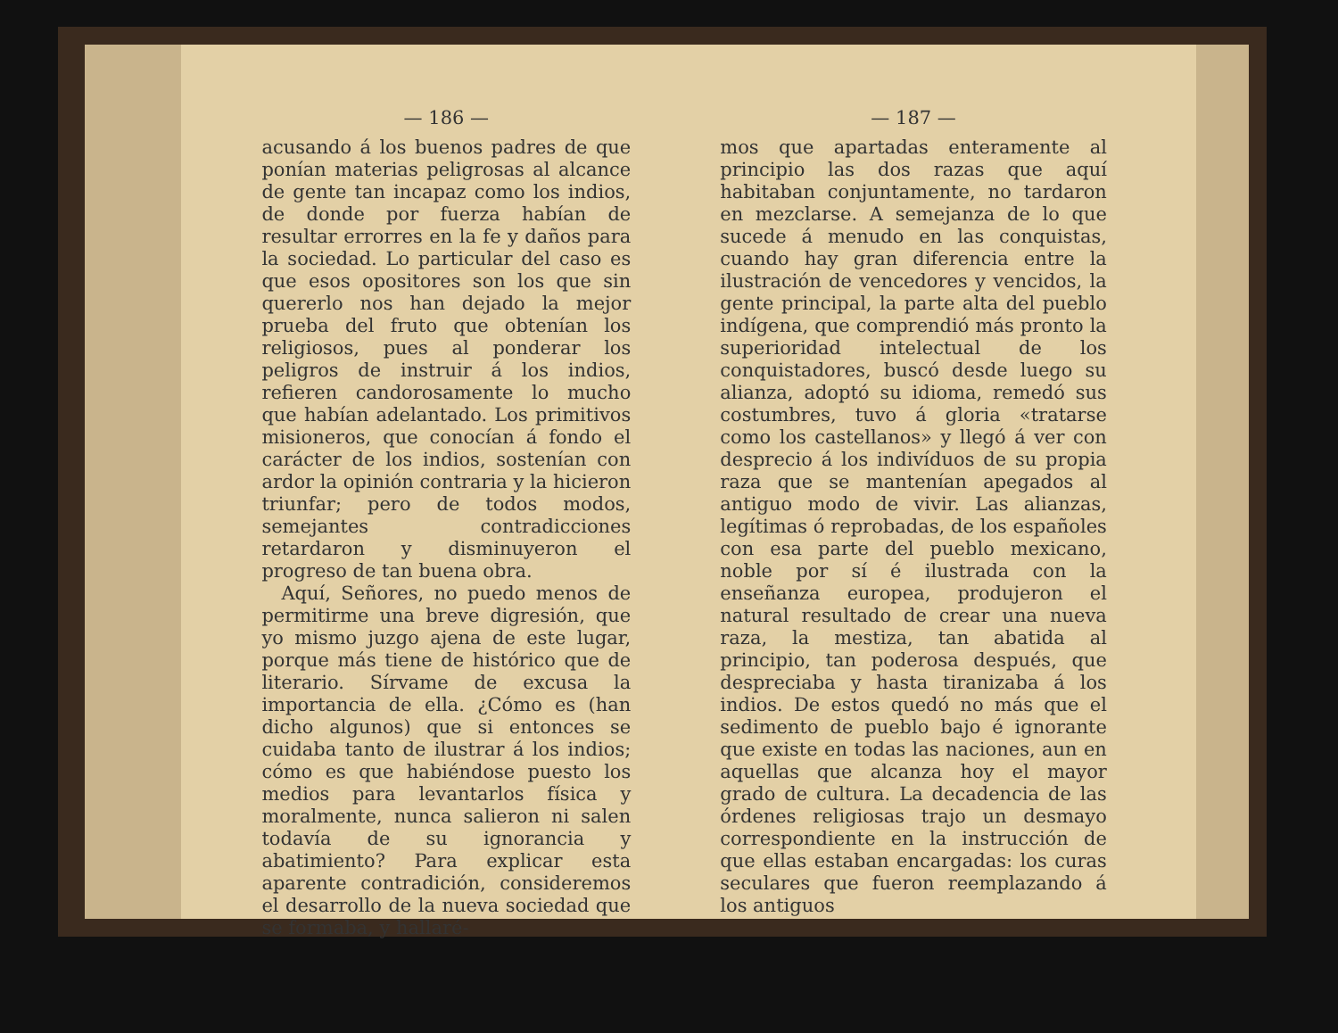— 186 —
acusando á los buenos padres de que ponían materias peligrosas al alcance de gente tan incapaz como los indios, de donde por fuerza habían de resultar errorres en la fe y daños para la sociedad. Lo particular del caso es que esos opositores son los que sin quererlo nos han dejado la mejor prueba del fruto que obtenían los religiosos, pues al ponderar los peligros de instruir á los indios, refieren candorosamente lo mucho que habían adelantado. Los primitivos misioneros, que conocían á fondo el carácter de los indios, sostenían con ardor la opinión contraria y la hicieron triunfar; pero de todos modos, semejantes contradicciones retardaron y disminuyeron el progreso de tan buena obra.
Aquí, Señores, no puedo menos de permitirme una breve digresión, que yo mismo juzgo ajena de este lugar, porque más tiene de histórico que de literario. Sírvame de excusa la importancia de ella. ¿Cómo es (han dicho algunos) que si entonces se cuidaba tanto de ilustrar á los indios; cómo es que habiéndose puesto los medios para levantarlos física y moralmente, nunca salieron ni salen todavía de su ignorancia y abatimiento? Para explicar esta aparente contradición, consideremos el desarrollo de la nueva sociedad que se formaba, y hallaré-
— 187 —
mos que apartadas enteramente al principio las dos razas que aquí habitaban conjuntamente, no tardaron en mezclarse. A semejanza de lo que sucede á menudo en las conquistas, cuando hay gran diferencia entre la ilustración de vencedores y vencidos, la gente principal, la parte alta del pueblo indígena, que comprendió más pronto la superioridad intelectual de los conquistadores, buscó desde luego su alianza, adoptó su idioma, remedó sus costumbres, tuvo á gloria «tratarse como los castellanos» y llegó á ver con desprecio á los indivíduos de su propia raza que se mantenían apegados al antiguo modo de vivir. Las alianzas, legítimas ó reprobadas, de los españoles con esa parte del pueblo mexicano, noble por sí é ilustrada con la enseñanza europea, produjeron el natural resultado de crear una nueva raza, la mestiza, tan abatida al principio, tan poderosa después, que despreciaba y hasta tiranizaba á los indios. De estos quedó no más que el sedimento de pueblo bajo é ignorante que existe en todas las naciones, aun en aquellas que alcanza hoy el mayor grado de cultura. La decadencia de las órdenes religiosas trajo un desmayo correspondiente en la instrucción de que ellas estaban encargadas: los curas seculares que fueron reemplazando á los antiguos